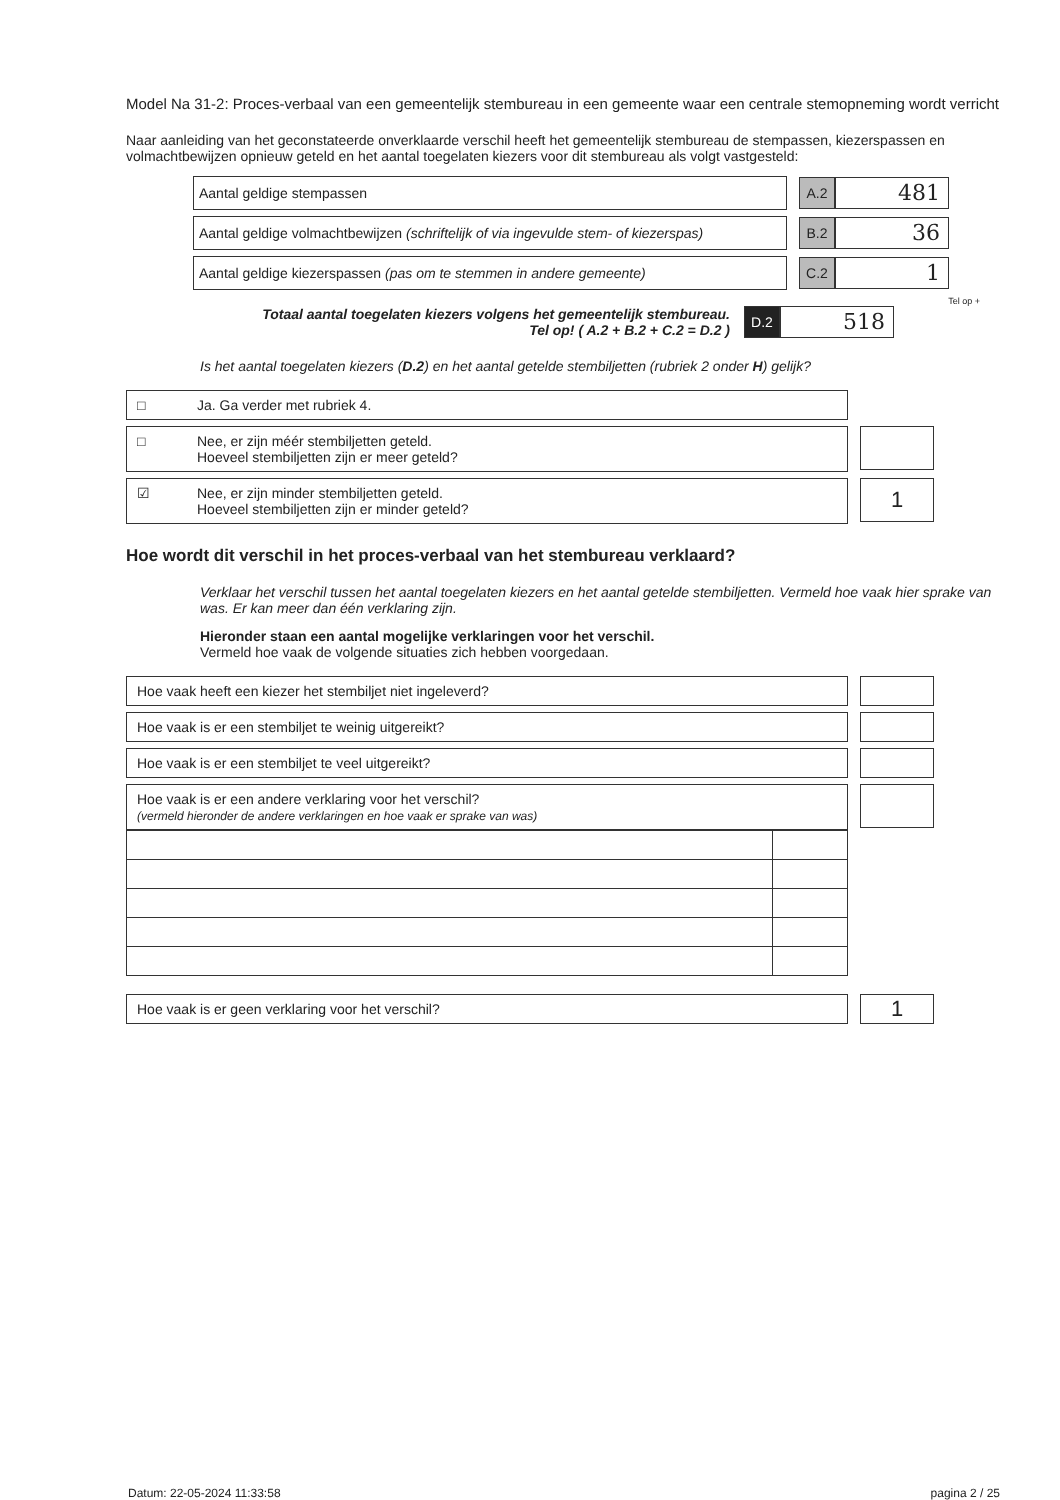Model Na 31-2: Proces-verbaal van een gemeentelijk stembureau in een gemeente waar een centrale stemopneming wordt verricht
Naar aanleiding van het geconstateerde onverklaarde verschil heeft het gemeentelijk stembureau de stempassen, kiezerspassen en volmachtbewijzen opnieuw geteld en het aantal toegelaten kiezers voor dit stembureau als volgt vastgesteld:
Aantal geldige stempassen
A.2
481
Aantal geldige volmachtbewijzen (schriftelijk of via ingevulde stem- of kiezerspas)
B.2
36
Aantal geldige kiezerspassen (pas om te stemmen in andere gemeente)
C.2
1
Tel op +
Totaal aantal toegelaten kiezers volgens het gemeentelijk stembureau.
Tel op! ( A.2 + B.2 + C.2 = D.2 )
D.2
518
Is het aantal toegelaten kiezers (D.2) en het aantal getelde stembiljetten (rubriek 2 onder H) gelijk?
□ Ja. Ga verder met rubriek 4.
□ Nee, er zijn méér stembiljetten geteld.
Hoeveel stembiljetten zijn er meer geteld?
☑ Nee, er zijn minder stembiljetten geteld.
Hoeveel stembiljetten zijn er minder geteld?
1
Hoe wordt dit verschil in het proces-verbaal van het stembureau verklaard?
Verklaar het verschil tussen het aantal toegelaten kiezers en het aantal getelde stembiljetten. Vermeld hoe vaak hier sprake van was. Er kan meer dan één verklaring zijn.
Hieronder staan een aantal mogelijke verklaringen voor het verschil.
Vermeld hoe vaak de volgende situaties zich hebben voorgedaan.
Hoe vaak heeft een kiezer het stembiljet niet ingeleverd?
Hoe vaak is er een stembiljet te weinig uitgereikt?
Hoe vaak is er een stembiljet te veel uitgereikt?
Hoe vaak is er een andere verklaring voor het verschil?
(vermeld hieronder de andere verklaringen en hoe vaak er sprake van was)
Hoe vaak is er geen verklaring voor het verschil?
1
Datum: 22-05-2024 11:33:58 pagina 2 / 25